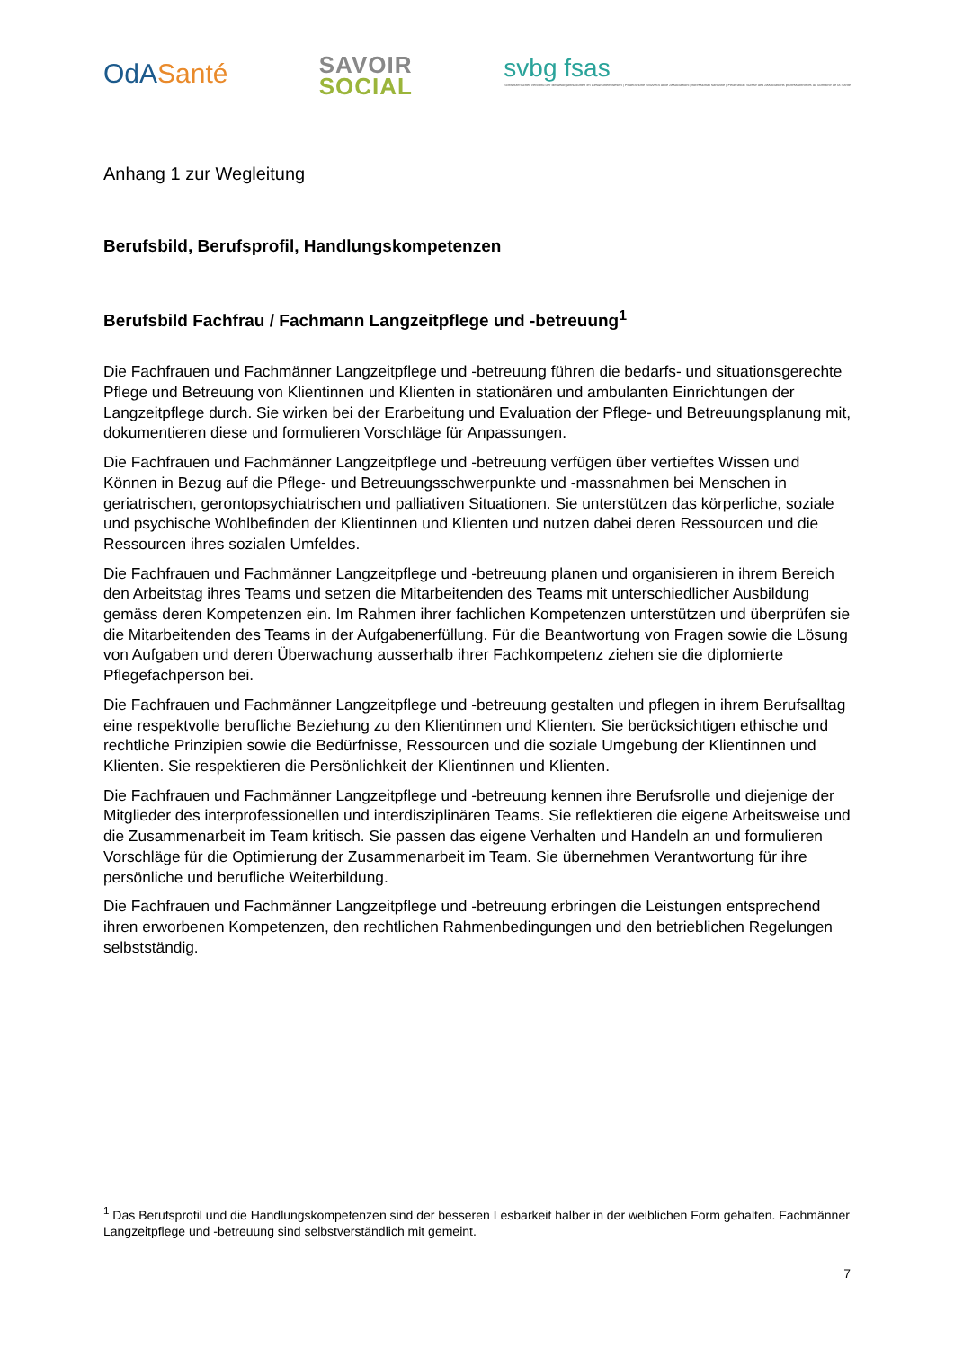OdASanté
SAVOIR
SOCIAL
svbg fsas
Schweizerischer Verband der Berufsorganisationen im Gesundheitswesen | Federazione Svizzera delle Associazioni professionali sanitarie | Fédération Suisse des Associations professionnelles du domaine de la Santé
Anhang 1 zur Wegleitung
Berufsbild, Berufsprofil, Handlungskompetenzen
Berufsbild Fachfrau / Fachmann Langzeitpflege und -betreuung<sup>1</sup>
Die Fachfrauen und Fachmänner Langzeitpflege und -betreuung führen die bedarfs- und situationsgerechte Pflege und Betreuung von Klientinnen und Klienten in stationären und ambulanten Einrichtungen der Langzeitpflege durch. Sie wirken bei der Erarbeitung und Evaluation der Pflege- und Betreuungsplanung mit, dokumentieren diese und formulieren Vorschläge für Anpassungen.
Die Fachfrauen und Fachmänner Langzeitpflege und -betreuung verfügen über vertieftes Wissen und Können in Bezug auf die Pflege- und Betreuungsschwerpunkte und -massnahmen bei Menschen in geriatrischen, gerontopsychiatrischen und palliativen Situationen. Sie unterstützen das körperliche, soziale und psychische Wohlbefinden der Klientinnen und Klienten und nutzen dabei deren Ressourcen und die Ressourcen ihres sozialen Umfeldes.
Die Fachfrauen und Fachmänner Langzeitpflege und -betreuung planen und organisieren in ihrem Bereich den Arbeitstag ihres Teams und setzen die Mitarbeitenden des Teams mit unterschiedlicher Ausbildung gemäss deren Kompetenzen ein. Im Rahmen ihrer fachlichen Kompetenzen unterstützen und überprüfen sie die Mitarbeitenden des Teams in der Aufgabenerfüllung. Für die Beantwortung von Fragen sowie die Lösung von Aufgaben und deren Überwachung ausserhalb ihrer Fachkompetenz ziehen sie die diplomierte Pflegefachperson bei.
Die Fachfrauen und Fachmänner Langzeitpflege und -betreuung gestalten und pflegen in ihrem Berufsalltag eine respektvolle berufliche Beziehung zu den Klientinnen und Klienten. Sie berücksichtigen ethische und rechtliche Prinzipien sowie die Bedürfnisse, Ressourcen und die soziale Umgebung der Klientinnen und Klienten. Sie respektieren die Persönlichkeit der Klientinnen und Klienten.
Die Fachfrauen und Fachmänner Langzeitpflege und -betreuung kennen ihre Berufsrolle und diejenige der Mitglieder des interprofessionellen und interdisziplinären Teams. Sie reflektieren die eigene Arbeitsweise und die Zusammenarbeit im Team kritisch. Sie passen das eigene Verhalten und Handeln an und formulieren Vorschläge für die Optimierung der Zusammenarbeit im Team. Sie übernehmen Verantwortung für ihre persönliche und berufliche Weiterbildung.
Die Fachfrauen und Fachmänner Langzeitpflege und -betreuung erbringen die Leistungen entsprechend ihren erworbenen Kompetenzen, den rechtlichen Rahmenbedingungen und den betrieblichen Regelungen selbstständig.
<sup>1</sup> Das Berufsprofil und die Handlungskompetenzen sind der besseren Lesbarkeit halber in der weiblichen Form gehalten. Fachmänner Langzeitpflege und -betreuung sind selbstverständlich mit gemeint.
7